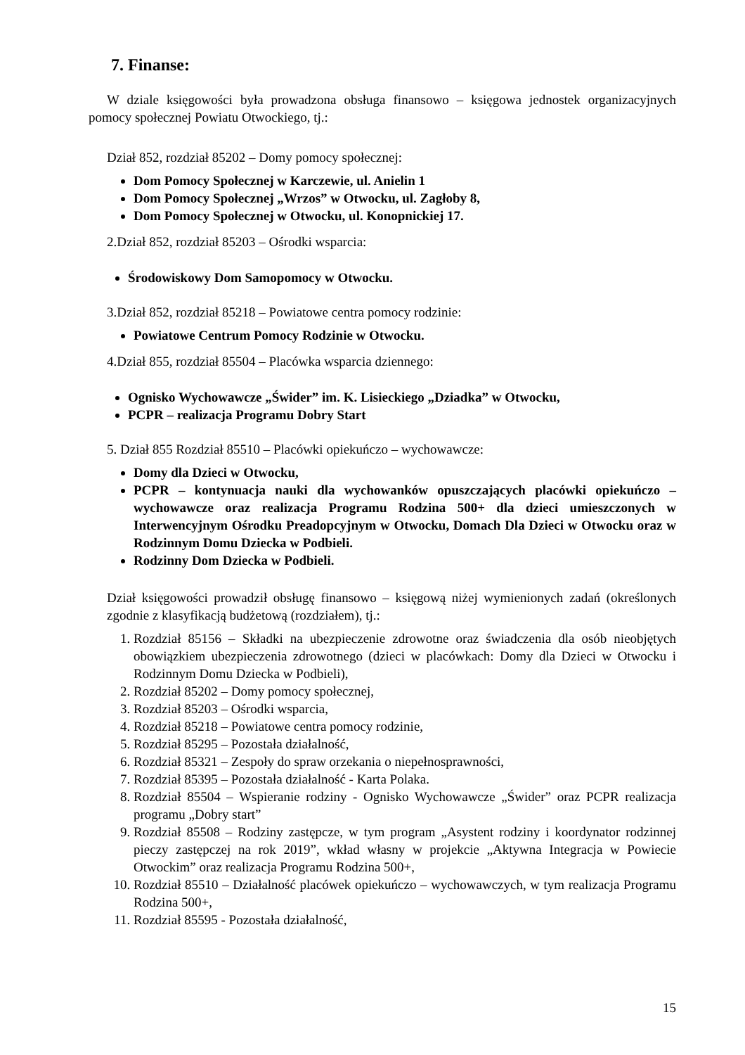7. Finanse:
W dziale księgowości była prowadzona obsługa finansowo – księgowa jednostek organizacyjnych pomocy społecznej Powiatu Otwockiego, tj.:
Dział 852, rozdział 85202 – Domy pomocy społecznej:
Dom Pomocy Społecznej w Karczewie, ul. Anielin 1
Dom Pomocy Społecznej „Wrzos” w Otwocku, ul. Zagłoby 8,
Dom Pomocy Społecznej w Otwocku, ul. Konopnickiej 17.
2.Dział 852, rozdział 85203 – Ośrodki wsparcia:
Środowiskowy Dom Samopomocy w Otwocku.
3.Dział 852, rozdział 85218 – Powiatowe centra pomocy rodzinie:
Powiatowe Centrum Pomocy Rodzinie w Otwocku.
4.Dział 855, rozdział 85504 – Placówka wsparcia dziennego:
Ognisko Wychowawcze „Świder” im. K. Lisieckiego „Dziadka” w Otwocku,
PCPR – realizacja Programu Dobry Start
5. Dział 855 Rozdział 85510 – Placówki opiekuńczo – wychowawcze:
Domy dla Dzieci w Otwocku,
PCPR – kontynuacja nauki dla wychowanków opuszczających placówki opiekuńczo – wychowawcze oraz realizacja Programu Rodzina 500+ dla dzieci umieszczonych w Interwencyjnym Ośrodku Preadopcyjnym w Otwocku, Domach Dla Dzieci w Otwocku oraz w Rodzinnym Domu Dziecka w Podbieli.
Rodzinny Dom Dziecka w Podbieli.
Dział księgowości prowadził obsługę finansowo – księgową niżej wymienionych zadań (określonych zgodnie z klasyfikacją budżetową (rozdziałem), tj.:
1. Rozdział 85156 – Składki na ubezpieczenie zdrowotne oraz świadczenia dla osób nieobjętych obowiązkiem ubezpieczenia zdrowotnego (dzieci w placówkach: Domy dla Dzieci w Otwocku i Rodzinnym Domu Dziecka w Podbieli),
2. Rozdział 85202 – Domy pomocy społecznej,
3. Rozdział 85203 – Ośrodki wsparcia,
4. Rozdział 85218 – Powiatowe centra pomocy rodzinie,
5. Rozdział 85295 – Pozostała działalność,
6. Rozdział 85321 – Zespoły do spraw orzekania o niepełnosprawności,
7. Rozdział 85395 – Pozostała działalność - Karta Polaka.
8. Rozdział 85504 – Wspieranie rodziny - Ognisko Wychowawcze „Świder” oraz PCPR realizacja programu „Dobry start”
9. Rozdział 85508 – Rodziny zastępcze, w tym program „Asystent rodziny i koordynator rodzinnej pieczy zastępczej na rok 2019”, wkład własny w projekcie „Aktywna Integracja w Powiecie Otwockim” oraz realizacja Programu Rodzina 500+,
10. Rozdział 85510 – Działalność placówek opiekuńczo – wychowawczych, w tym realizacja Programu Rodzina 500+,
11. Rozdział 85595 - Pozostała działalność,
15